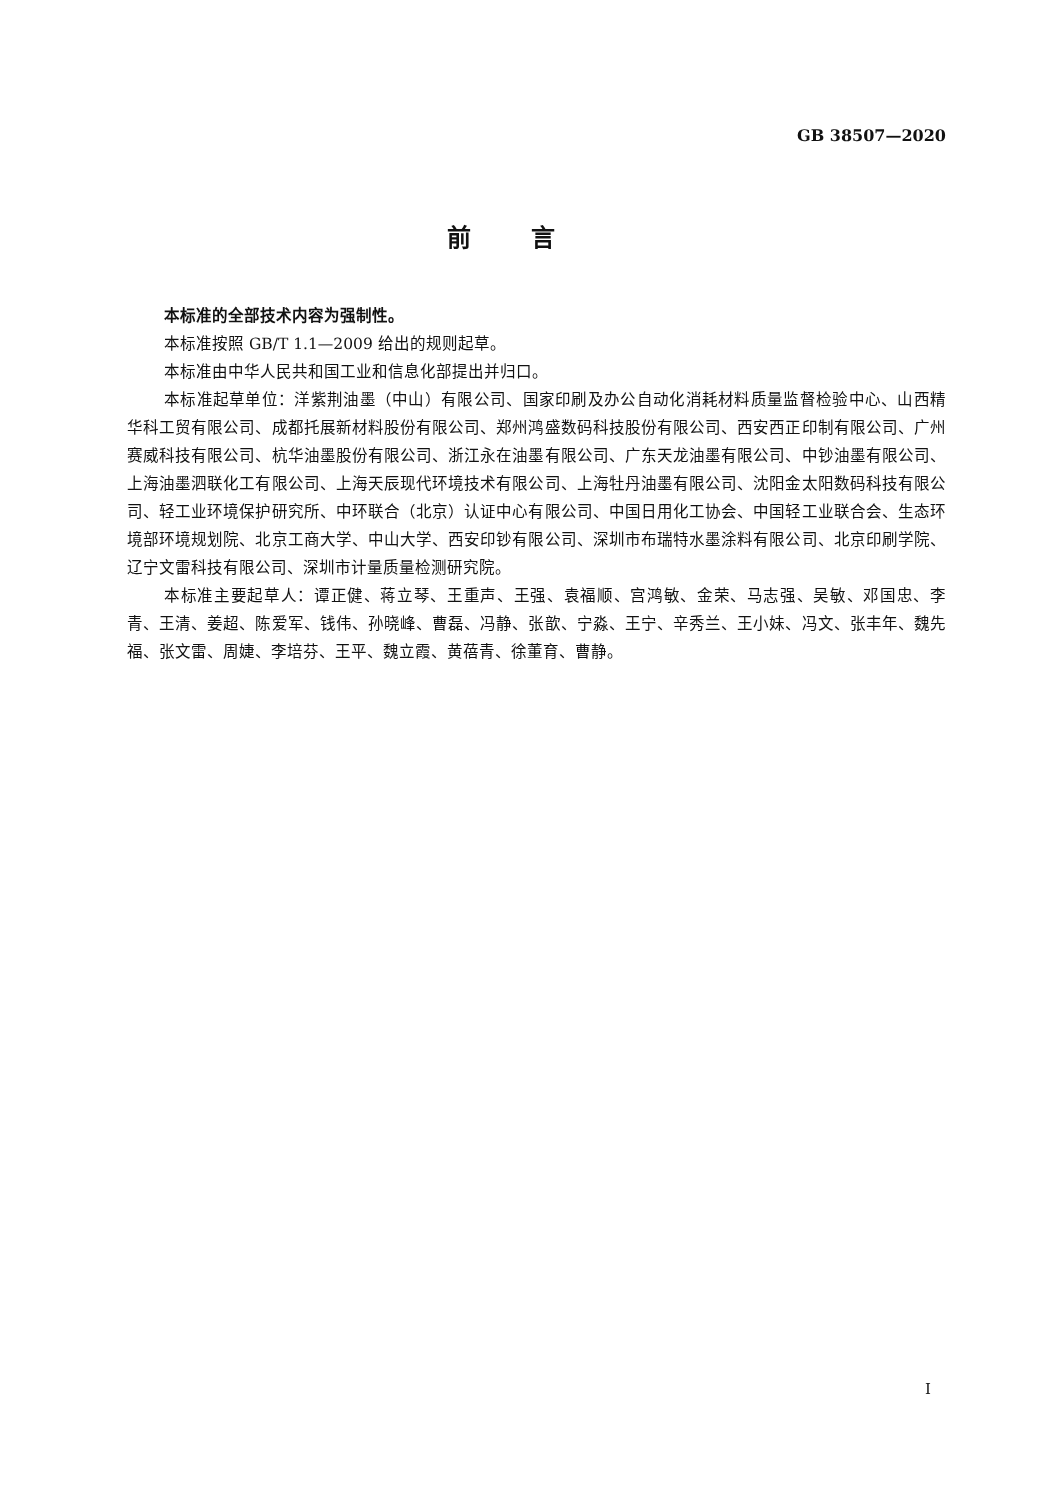GB 38507—2020
前言
本标准的全部技术内容为强制性。
本标准按照 GB/T 1.1—2009 给出的规则起草。
本标准由中华人民共和国工业和信息化部提出并归口。
本标准起草单位：洋紫荆油墨（中山）有限公司、国家印刷及办公自动化消耗材料质量监督检验中心、山西精华科工贸有限公司、成都托展新材料股份有限公司、郑州鸿盛数码科技股份有限公司、西安西正印制有限公司、广州赛威科技有限公司、杭华油墨股份有限公司、浙江永在油墨有限公司、广东天龙油墨有限公司、中钞油墨有限公司、上海油墨泗联化工有限公司、上海天辰现代环境技术有限公司、上海牡丹油墨有限公司、沈阳金太阳数码科技有限公司、轻工业环境保护研究所、中环联合（北京）认证中心有限公司、中国日用化工协会、中国轻工业联合会、生态环境部环境规划院、北京工商大学、中山大学、西安印钞有限公司、深圳市布瑞特水墨涂料有限公司、北京印刷学院、辽宁文雷科技有限公司、深圳市计量质量检测研究院。
本标准主要起草人：谭正健、蒋立琴、王重声、王强、袁福顺、宫鸿敏、金荣、马志强、吴敏、邓国忠、李青、王清、姜超、陈爱军、钱伟、孙晓峰、曹磊、冯静、张歆、宁淼、王宁、辛秀兰、王小妹、冯文、张丰年、魏先福、张文雷、周婕、李培芬、王平、魏立霞、黄蓓青、徐董育、曹静。
I